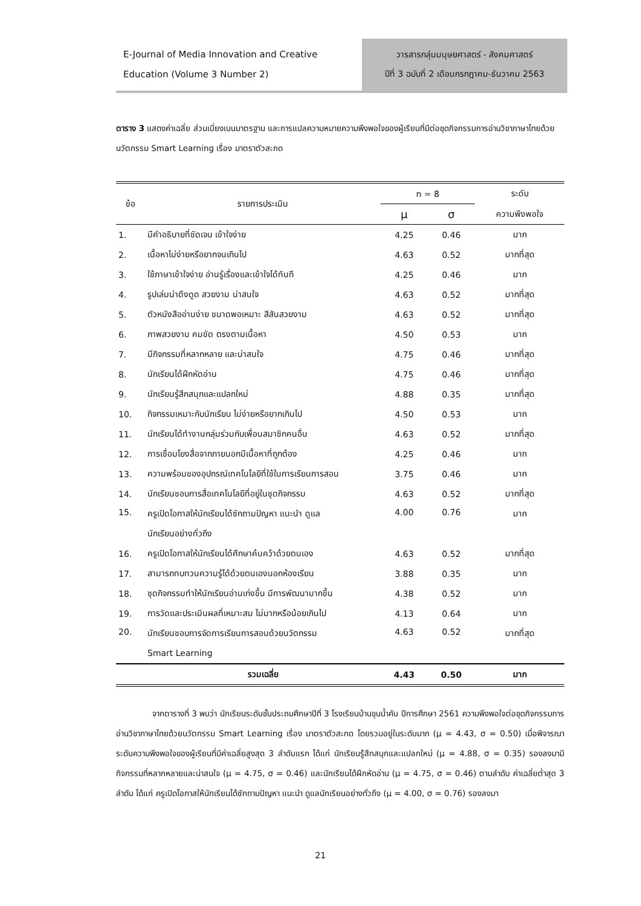E-Journal of Media Innovation and Creative Education (Volume 3 Number 2)
วารสารกลุ่มมนุษยศาสตร์ - สังคมศาสตร์
ปีที่ 3 ฉบับที่ 2 เดือนกรกฎาคม-ธันวาคม 2563
ตาราง 3 แสดงค่าเฉลี่ย ส่วนเบี่ยงเบนมาตรฐาน และการแปลความหมายความพึงพอใจของผู้เรียนที่มีต่อชุดกิจกรรมการอ่านวิชาภาษาไทยด้วยนวัตกรรม Smart Learning เรื่อง มาตราตัวสะกด
| ข้อ | รายการประเมิน | n = 8 | | ระดับ |
| --- | --- | --- | --- | --- |
| | | μ | σ | ความพึงพอใจ |
| 1. | มีคำอธิบายที่ชัดเจน เข้าใจง่าย | 4.25 | 0.46 | มาก |
| 2. | เนื้อหาไม่ง่ายหรือยากจนเกินไป | 4.63 | 0.52 | มากที่สุด |
| 3. | ใช้ภาษาเข้าใจง่าย อ่านรู้เรื่องและเข้าใจได้ทันที | 4.25 | 0.46 | มาก |
| 4. | รูปเล่มน่าดึงดูด สวยงาม น่าสนใจ | 4.63 | 0.52 | มากที่สุด |
| 5. | ตัวหนังสืออ่านง่าย ขนาดพอเหมาะ สีสันสวยงาม | 4.63 | 0.52 | มากที่สุด |
| 6. | ภาพสวยงาม คมชัด ตรงตามเนื้อหา | 4.50 | 0.53 | มาก |
| 7. | มีกิจกรรมที่หลากหลาย และน่าสนใจ | 4.75 | 0.46 | มากที่สุด |
| 8. | นักเรียนได้ฝึกหัดอ่าน | 4.75 | 0.46 | มากที่สุด |
| 9. | นักเรียนรู้สึกสนุกและแปลกใหม่ | 4.88 | 0.35 | มากที่สุด |
| 10. | กิจกรรมเหมาะกับนักเรียน ไม่ง่ายหรือยากเกินไป | 4.50 | 0.53 | มาก |
| 11. | นักเรียนได้ทำงานกลุ่มร่วมกับเพื่อนสมาชิกคนอื่น | 4.63 | 0.52 | มากที่สุด |
| 12. | การเชื่อมโยงสื่อจากภายนอกมีเนื้อหาที่ถูกต้อง | 4.25 | 0.46 | มาก |
| 13. | ความพร้อมของอุปกรณ์เทคโนโลยีที่ใช้ในการเรียนการสอน | 3.75 | 0.46 | มาก |
| 14. | นักเรียนชอบการสื่อเทคโนโลยีที่อยู่ในชุดกิจกรรม | 4.63 | 0.52 | มากที่สุด |
| 15. | ครูเปิดโอกาสให้นักเรียนได้ซักถามปัญหา แนะนำ ดูแล นักเรียนอย่างทั่วถึง | 4.00 | 0.76 | มาก |
| 16. | ครูเปิดโอกาสให้นักเรียนได้ศึกษาค้นคว้าด้วยตนเอง | 4.63 | 0.52 | มากที่สุด |
| 17. | สามารถทบทวนความรู้ได้ด้วยตนเองนอกห้องเรียน | 3.88 | 0.35 | มาก |
| 18. | ชุดกิจกรรมทำให้นักเรียนอ่านเก่งขึ้น มีการพัฒนามากขึ้น | 4.38 | 0.52 | มาก |
| 19. | การวัดและประเมินผลที่เหมาะสม ไม่มากหรือน้อยเกินไป | 4.13 | 0.64 | มาก |
| 20. | นักเรียนชอบการจัดการเรียนการสอนด้วยนวัตกรรม Smart Learning | 4.63 | 0.52 | มากที่สุด |
| | รวมเฉลี่ย | 4.43 | 0.50 | มาก |
จากตารางที่ 3 พบว่า นักเรียนระดับชั้นประถมศึกษาปีที่ 3 โรงเรียนบ้านขุนน้ำคับ ปีการศึกษา 2561 ความพึงพอใจต่อชุดกิจกรรมการอ่านวิชาภาษาไทยด้วยนวัตกรรม Smart Learning เรื่อง มาตราตัวสะกด โดยรวมอยู่ในระดับมาก (μ = 4.43, σ = 0.50) เมื่อพิจารณาระดับความพึงพอใจของผู้เรียนที่มีค่าเฉลี่ยสูงสุด 3 ลำดับแรก ได้แก่ นักเรียนรู้สึกสนุกและแปลกใหม่ (μ = 4.88, σ = 0.35) รองลงมามีกิจกรรมที่หลากหลายและน่าสนใจ (μ = 4.75, σ = 0.46) และนักเรียนได้ฝึกหัดอ่าน (μ = 4.75, σ = 0.46) ตามลำดับ ค่าเฉลี่ยต่ำสุด 3 ลำดับ ได้แก่ ครูเปิดโอกาสให้นักเรียนได้ซักถามปัญหา แนะนำ ดูแลนักเรียนอย่างทั่วถึง (μ = 4.00, σ = 0.76) รองลงมา
21